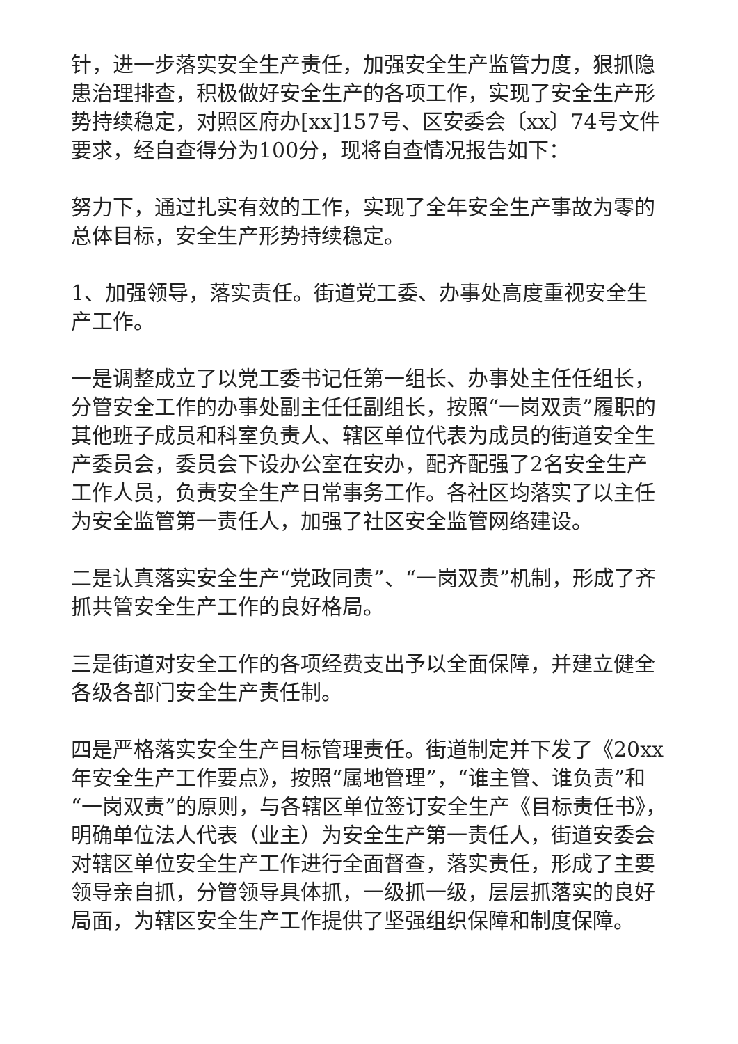针，进一步落实安全生产责任，加强安全生产监管力度，狠抓隐患治理排查，积极做好安全生产的各项工作，实现了安全生产形势持续稳定，对照区府办[xx]157号、区安委会〔xx〕74号文件要求，经自查得分为100分，现将自查情况报告如下：
努力下，通过扎实有效的工作，实现了全年安全生产事故为零的总体目标，安全生产形势持续稳定。
1、加强领导，落实责任。街道党工委、办事处高度重视安全生产工作。
一是调整成立了以党工委书记任第一组长、办事处主任任组长，分管安全工作的办事处副主任任副组长，按照“一岗双责”履职的其他班子成员和科室负责人、辖区单位代表为成员的街道安全生产委员会，委员会下设办公室在安办，配齐配强了2名安全生产工作人员，负责安全生产日常事务工作。各社区均落实了以主任为安全监管第一责任人，加强了社区安全监管网络建设。
二是认真落实安全生产“党政同责”、“一岗双责”机制，形成了齐抓共管安全生产工作的良好格局。
三是街道对安全工作的各项经费支出予以全面保障，并建立健全各级各部门安全生产责任制。
四是严格落实安全生产目标管理责任。街道制定并下发了《20xx年安全生产工作要点》，按照“属地管理”，“谁主管、谁负责”和“一岗双责”的原则，与各辖区单位签订安全生产《目标责任书》，明确单位法人代表（业主）为安全生产第一责任人，街道安委会对辖区单位安全生产工作进行全面督查，落实责任，形成了主要领导亲自抓，分管领导具体抓，一级抓一级，层层抓落实的良好局面，为辖区安全生产工作提供了坚强组织保障和制度保障。